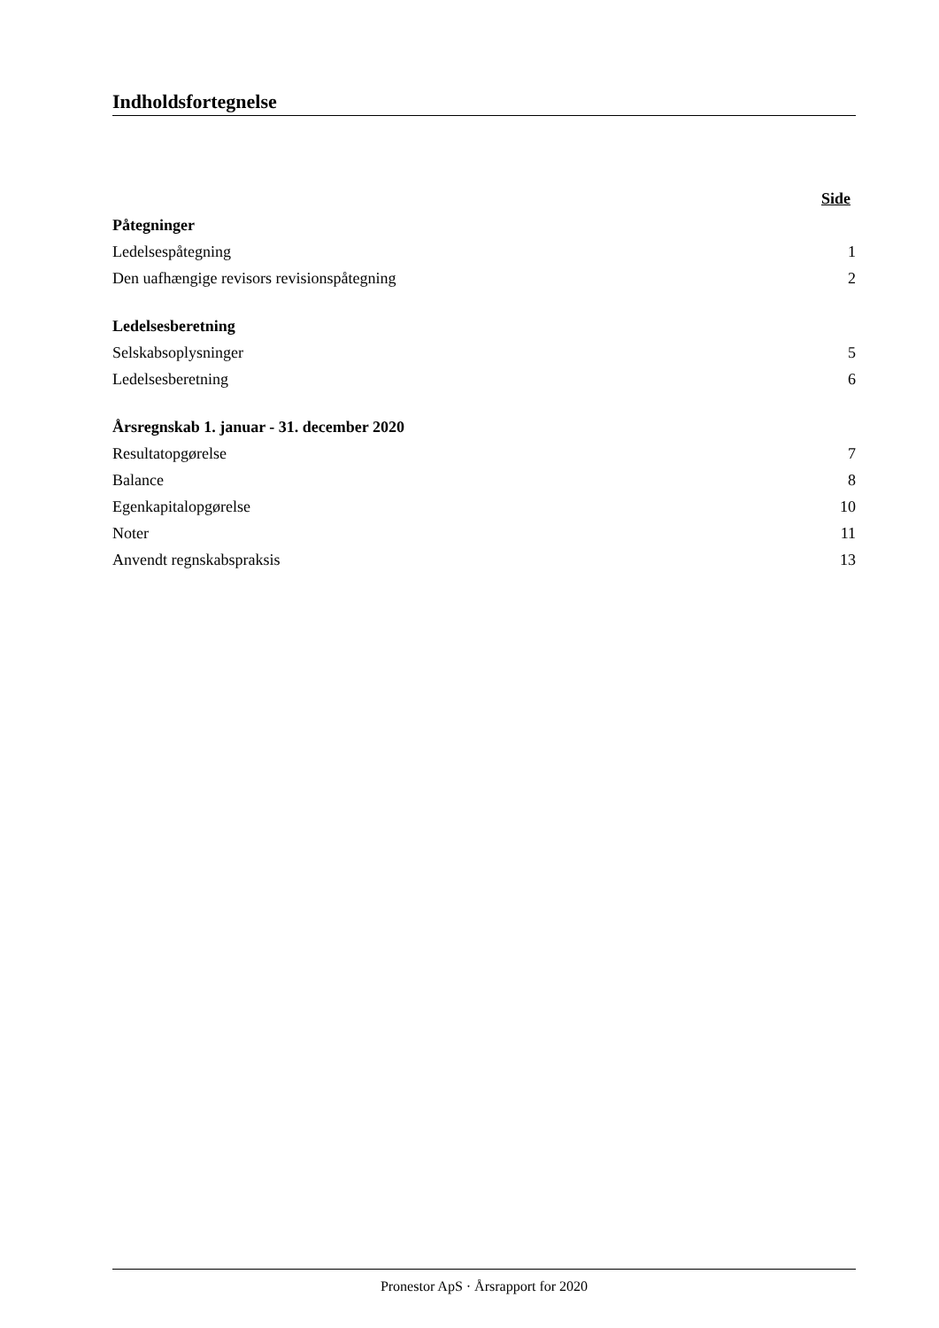Indholdsfortegnelse
| | Side |
| Påtegninger | |
| Ledelsespåtegning | 1 |
| Den uafhængige revisors revisionspåtegning | 2 |
| Ledelsesberetning | |
| Selskabsoplysninger | 5 |
| Ledelsesberetning | 6 |
| Årsregnskab 1. januar - 31. december 2020 | |
| Resultatopgørelse | 7 |
| Balance | 8 |
| Egenkapitalopgørelse | 10 |
| Noter | 11 |
| Anvendt regnskabspraksis | 13 |
Pronestor ApS · Årsrapport for 2020